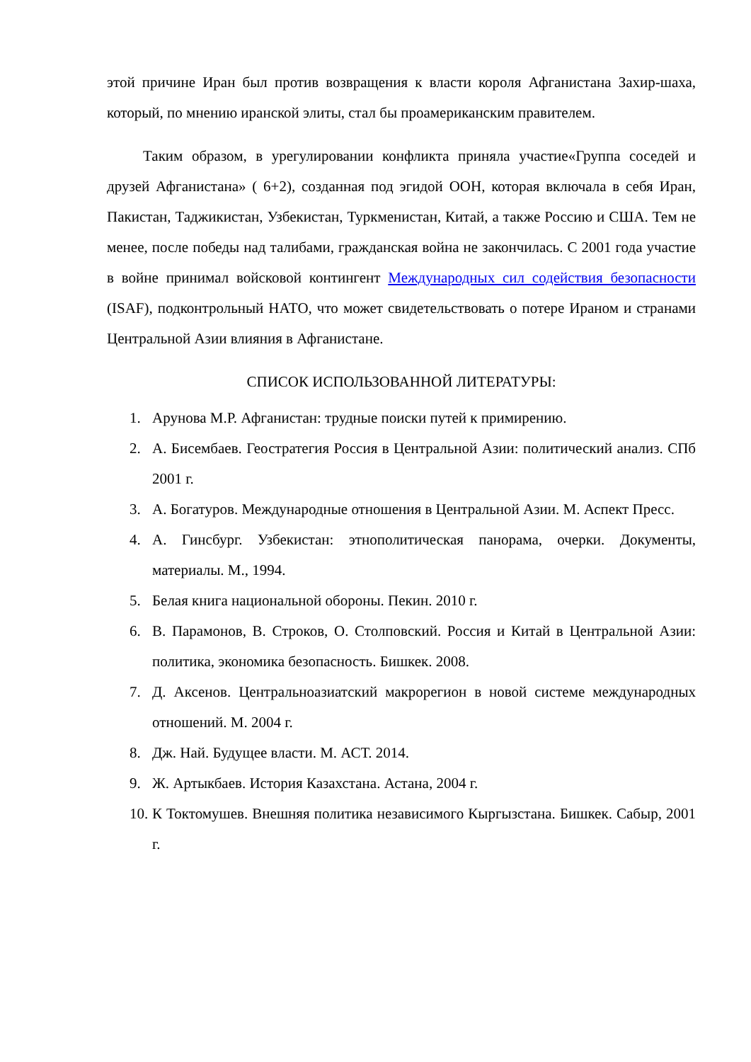этой причине Иран был против возвращения к власти короля Афганистана Захир-шаха, который, по мнению иранской элиты, стал бы проамериканским правителем.
Таким образом, в урегулировании конфликта приняла участие«Группа соседей и друзей Афганистана» ( 6+2), созданная под эгидой ООН, которая включала в себя Иран, Пакистан, Таджикистан, Узбекистан, Туркменистан, Китай, а также Россию и США. Тем не менее, после победы над талибами, гражданская война не закончилась. С 2001 года участие в войне принимал войсковой контингент Международных сил содействия безопасности (ISAF), подконтрольный НАТО, что может свидетельствовать о потере Ираном и странами Центральной Азии влияния в Афганистане.
СПИСОК ИСПОЛЬЗОВАННОЙ ЛИТЕРАТУРЫ:
1. Арунова М.Р. Афганистан: трудные поиски путей к примирению.
2. А. Бисембаев. Геостратегия Россия в Центральной Азии: политический анализ. СПб 2001 г.
3. А. Богатуров. Международные отношения в Центральной Азии. М. Аспект Пресс.
4. А. Гинсбург. Узбекистан: этнополитическая панорама, очерки. Документы, материалы. М., 1994.
5. Белая книга национальной обороны. Пекин. 2010 г.
6. В. Парамонов, В. Строков, О. Столповский. Россия и Китай в Центральной Азии: политика, экономика безопасность. Бишкек. 2008.
7. Д. Аксенов. Центральноазиатский макрорегион в новой системе международных отношений. М. 2004 г.
8. Дж. Най. Будущее власти. М. АСТ. 2014.
9. Ж. Артыкбаев. История Казахстана. Астана, 2004 г.
10. К Токтомушев. Внешняя политика независимого Кыргызстана. Бишкек. Сабыр, 2001 г.